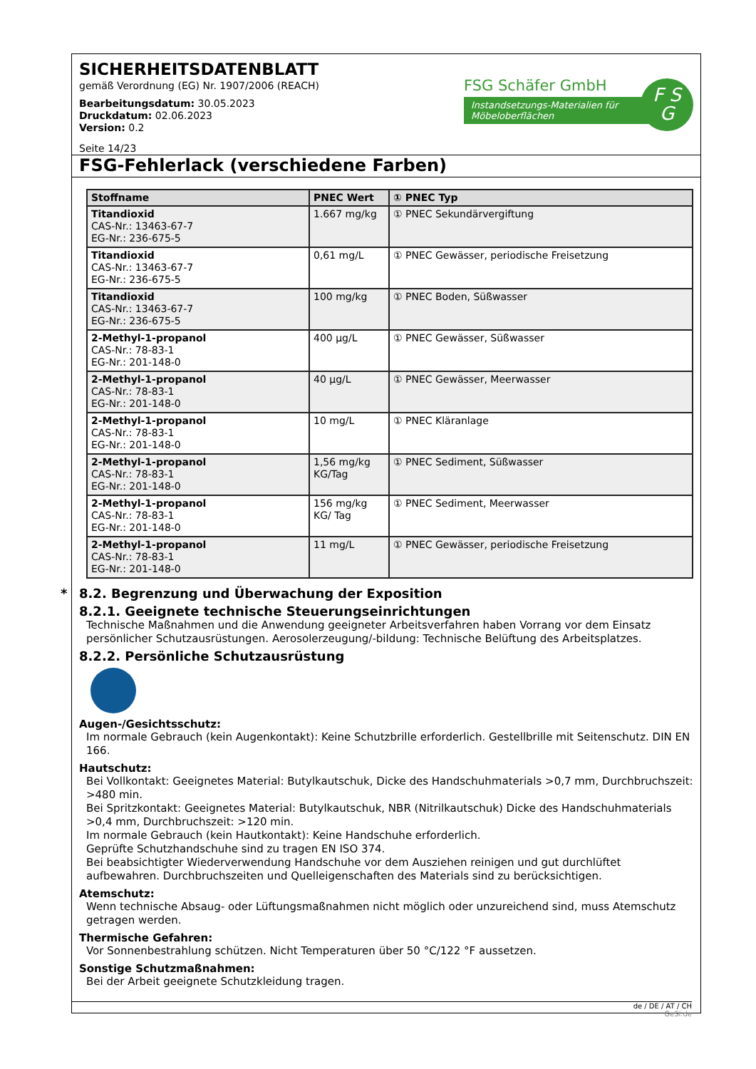SICHERHEITSDATENBLATT
gemäß Verordnung (EG) Nr. 1907/2006 (REACH)
Bearbeitungsdatum: 30.05.2023
Druckdatum: 02.06.2023
Version: 0.2
Seite 14/23
FSG Schäfer GmbH
Instandsetzungs-Materialien für Möbeloberflächen
F S
G
FSG-Fehlerlack (verschiedene Farben)
| Stoffname | PNEC Wert | ① PNEC Typ |
| --- | --- | --- |
| Titandioxid CAS-Nr.: 13463-67-7 EG-Nr.: 236-675-5 | 1.667 mg/kg | ① PNEC Sekundärvergiftung |
| Titandioxid CAS-Nr.: 13463-67-7 EG-Nr.: 236-675-5 | 0,61 mg/L | ① PNEC Gewässer, periodische Freisetzung |
| Titandioxid CAS-Nr.: 13463-67-7 EG-Nr.: 236-675-5 | 100 mg/kg | ① PNEC Boden, Süßwasser |
| 2-Methyl-1-propanol CAS-Nr.: 78-83-1 EG-Nr.: 201-148-0 | 400 µg/L | ① PNEC Gewässer, Süßwasser |
| 2-Methyl-1-propanol CAS-Nr.: 78-83-1 EG-Nr.: 201-148-0 | 40 µg/L | ① PNEC Gewässer, Meerwasser |
| 2-Methyl-1-propanol CAS-Nr.: 78-83-1 EG-Nr.: 201-148-0 | 10 mg/L | ① PNEC Kläranlage |
| 2-Methyl-1-propanol CAS-Nr.: 78-83-1 EG-Nr.: 201-148-0 | 1,56 mg/kg KG/Tag | ① PNEC Sediment, Süßwasser |
| 2-Methyl-1-propanol CAS-Nr.: 78-83-1 EG-Nr.: 201-148-0 | 156 mg/kg KG/ Tag | ① PNEC Sediment, Meerwasser |
| 2-Methyl-1-propanol CAS-Nr.: 78-83-1 EG-Nr.: 201-148-0 | 11 mg/L | ① PNEC Gewässer, periodische Freisetzung |
* 8.2. Begrenzung und Überwachung der Exposition
8.2.1. Geeignete technische Steuerungseinrichtungen
Technische Maßnahmen und die Anwendung geeigneter Arbeitsverfahren haben Vorrang vor dem Einsatz persönlicher Schutzausrüstungen. Aerosolerzeugung/-bildung: Technische Belüftung des Arbeitsplatzes.
8.2.2. Persönliche Schutzausrüstung
Augen-/Gesichtsschutz:
Im normale Gebrauch (kein Augenkontakt): Keine Schutzbrille erforderlich. Gestellbrille mit Seitenschutz. DIN EN 166.
Hautschutz:
Bei Vollkontakt: Geeignetes Material: Butylkautschuk, Dicke des Handschuhmaterials >0,7 mm, Durchbruchszeit: >480 min.
Bei Spritzkontakt: Geeignetes Material: Butylkautschuk, NBR (Nitrilkautschuk) Dicke des Handschuhmaterials >0,4 mm, Durchbruchszeit: >120 min.
Im normale Gebrauch (kein Hautkontakt): Keine Handschuhe erforderlich.
Geprüfte Schutzhandschuhe sind zu tragen EN ISO 374.
Bei beabsichtigter Wiederverwendung Handschuhe vor dem Ausziehen reinigen und gut durchlüftet aufbewahren. Durchbruchszeiten und Quelleigenschaften des Materials sind zu berücksichtigen.
Atemschutz:
Wenn technische Absaug- oder Lüftungsmaßnahmen nicht möglich oder unzureichend sind, muss Atemschutz getragen werden.
Thermische Gefahren:
Vor Sonnenbestrahlung schützen. Nicht Temperaturen über 50 °C/122 °F aussetzen.
Sonstige Schutzmaßnahmen:
Bei der Arbeit geeignete Schutzkleidung tragen.
de / DE / AT / CH
GeSi.de